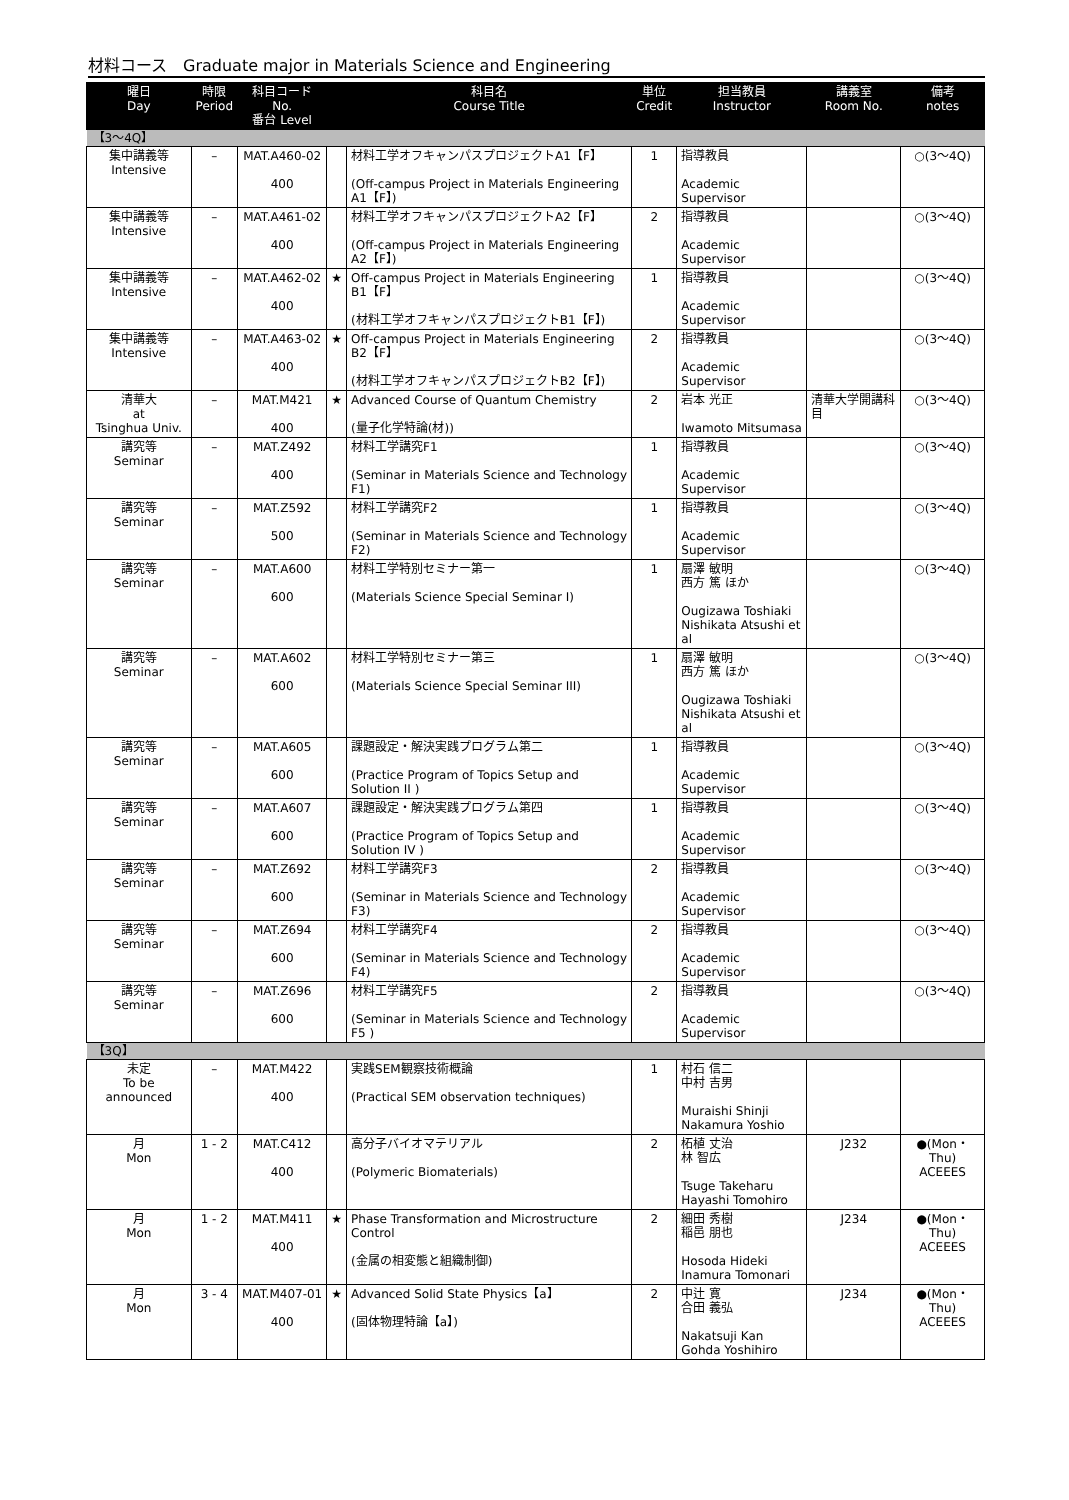材料コース　Graduate major in Materials Science and Engineering
| 曜日 Day | 時限 Period | 科目コード No. 番台 Level | | 科目名 Course Title | 単位 Credit | 担当教員 Instructor | 講義室 Room No. | 備考 notes |
| --- | --- | --- | --- | --- | --- | --- | --- | --- |
| 【3～4Q】 | | | | | | | | |
| 集中講義等 Intensive | – | MAT.A460-02 400 | | 材料工学オフキャンパスプロジェクトA1【F】 (Off-campus Project in Materials Engineering A1【F】) | 1 | 指導教員 Academic Supervisor | | ○(3～4Q) |
| 集中講義等 Intensive | – | MAT.A461-02 400 | | 材料工学オフキャンパスプロジェクトA2【F】 (Off-campus Project in Materials Engineering A2【F】) | 2 | 指導教員 Academic Supervisor | | ○(3～4Q) |
| 集中講義等 Intensive | – | MAT.A462-02 400 | ★ | Off-campus Project in Materials Engineering B1【F】 (材料工学オフキャンパスプロジェクトB1【F】) | 1 | 指導教員 Academic Supervisor | | ○(3～4Q) |
| 集中講義等 Intensive | – | MAT.A463-02 400 | ★ | Off-campus Project in Materials Engineering B2【F】 (材料工学オフキャンパスプロジェクトB2【F】) | 2 | 指導教員 Academic Supervisor | | ○(3～4Q) |
| 清華大 at Tsinghua Univ. | – | MAT.M421 400 | ★ | Advanced Course of Quantum Chemistry (量子化学特論(材)) | 2 | 岩本 光正 Iwamoto Mitsumasa | 清華大学開講科目 | ○(3～4Q) |
| 講究等 Seminar | – | MAT.Z492 400 | | 材料工学講究F1 (Seminar in Materials Science and Technology F1) | 1 | 指導教員 Academic Supervisor | | ○(3～4Q) |
| 講究等 Seminar | – | MAT.Z592 500 | | 材料工学講究F2 (Seminar in Materials Science and Technology F2) | 1 | 指導教員 Academic Supervisor | | ○(3～4Q) |
| 講究等 Seminar | – | MAT.A600 600 | | 材料工学特別セミナー第一 (Materials Science Special Seminar I) | 1 | 扇澤 敏明 西方 篤 ほか Ougizawa Toshiaki Nishikata Atsushi et al | | ○(3～4Q) |
| 講究等 Seminar | – | MAT.A602 600 | | 材料工学特別セミナー第三 (Materials Science Special Seminar III) | 1 | 扇澤 敏明 西方 篤 ほか Ougizawa Toshiaki Nishikata Atsushi et al | | ○(3～4Q) |
| 講究等 Seminar | – | MAT.A605 600 | | 課題設定・解決実践プログラム第二 (Practice Program of Topics Setup and Solution II ) | 1 | 指導教員 Academic Supervisor | | ○(3～4Q) |
| 講究等 Seminar | – | MAT.A607 600 | | 課題設定・解決実践プログラム第四 (Practice Program of Topics Setup and Solution IV ) | 1 | 指導教員 Academic Supervisor | | ○(3～4Q) |
| 講究等 Seminar | – | MAT.Z692 600 | | 材料工学講究F3 (Seminar in Materials Science and Technology F3) | 2 | 指導教員 Academic Supervisor | | ○(3～4Q) |
| 講究等 Seminar | – | MAT.Z694 600 | | 材料工学講究F4 (Seminar in Materials Science and Technology F4) | 2 | 指導教員 Academic Supervisor | | ○(3～4Q) |
| 講究等 Seminar | – | MAT.Z696 600 | | 材料工学講究F5 (Seminar in Materials Science and Technology F5 ) | 2 | 指導教員 Academic Supervisor | | ○(3～4Q) |
| 【3Q】 | | | | | | | | |
| 未定 To be announced | – | MAT.M422 400 | | 実践SEM観察技術概論 (Practical SEM observation techniques) | 1 | 村石 信二 中村 吉男 Muraishi Shinji Nakamura Yoshio | | |
| 月 Mon | 1 - 2 | MAT.C412 400 | | 高分子バイオマテリアル (Polymeric Biomaterials) | 2 | 柘植 丈治 林 智広 Tsuge Takeharu Hayashi Tomohiro | J232 | ●(Mon・Thu) ACEEES |
| 月 Mon | 1 - 2 | MAT.M411 400 | ★ | Phase Transformation and Microstructure Control (金属の相変態と組織制御) | 2 | 細田 秀樹 稲邑 朋也 Hosoda Hideki Inamura Tomonari | J234 | ●(Mon・Thu) ACEEES |
| 月 Mon | 3 - 4 | MAT.M407-01 400 | ★ | Advanced Solid State Physics【a】 (固体物理特論【a】) | 2 | 中辻 寛 合田 義弘 Nakatsuji Kan Gohda Yoshihiro | J234 | ●(Mon・Thu) ACEEES |